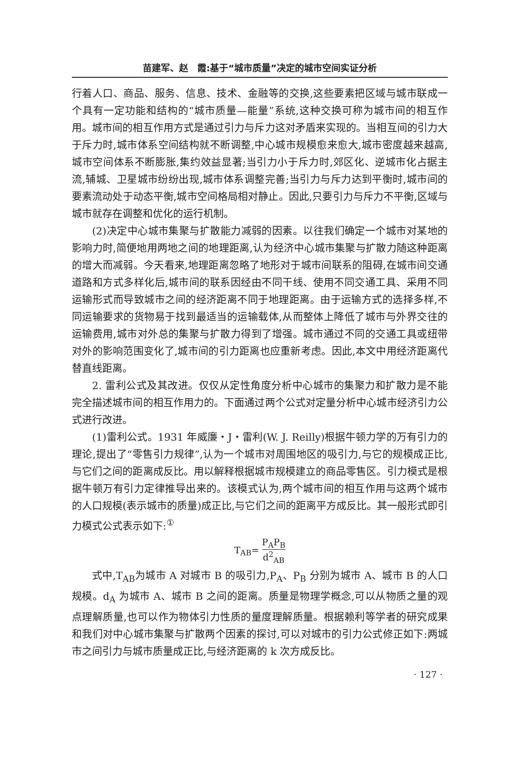苗建军、赵　霞:基于“城市质量”决定的城市空间实证分析
行着人口、商品、服务、信息、技术、金融等的交换,这些要素把区域与城市联成一个具有一定功能和结构的“城市质量—能量”系统,这种交换可称为城市间的相互作用。城市间的相互作用方式是通过引力与斥力这对矛盾来实现的。当相互间的引力大于斥力时,城市体系空间结构就不断调整,中心城市规模愈来愈大,城市密度越来越高,城市空间体系不断膨胀,集约效益显著;当引力小于斥力时,郊区化、逆城市化占据主流,辅城、卫星城市纷纷出现,城市体系调整完善;当引力与斥力达到平衡时,城市间的要素流动处于动态平衡,城市空间格局相对静止。因此,只要引力与斥力不平衡,区域与城市就存在调整和优化的运行机制。
(2)决定中心城市集聚与扩散能力减弱的因素。以往我们确定一个城市对某地的影响力时,简便地用两地之间的地理距离,认为经济中心城市集聚与扩散力随这种距离的增大而减弱。今天看来,地理距离忽略了地形对于城市间联系的阻碍,在城市间交通道路和方式多样化后,城市间的联系因经由不同干线、使用不同交通工具、采用不同运输形式而导致城市之间的经济距离不同于地理距离。由于运输方式的选择多样,不同运输要求的货物易于找到最适当的运输载体,从而整体上降低了城市与外界交往的运输费用,城市对外总的集聚与扩散力得到了增强。城市通过不同的交通工具或纽带对外的影响范围变化了,城市间的引力距离也应重新考虑。因此,本文中用经济距离代替直线距离。
2. 雷利公式及其改进。仅仅从定性角度分析中心城市的集聚力和扩散力是不能完全描述城市间的相互作用力的。下面通过两个公式对定量分析中心城市经济引力公式进行改进。
(1)雷利公式。1931 年威廉・J・雷利(W. J. Reilly)根据牛顿力学的万有引力的理论,提出了“零售引力规律”,认为一个城市对周围地区的吸引力,与它的规模成正比,与它们之间的距离成反比。用以解释根据城市规模建立的商品零售区。引力模式是根据牛顿万有引力定律推导出来的。该模式认为,两个城市间的相互作用与这两个城市的人口规模(表示城市的质量)成正比,与它们之间的距离平方成反比。其一般形式即引力模式公式表示如下:<sup>①</sup>
T<sub>AB</sub>= P<sub>A</sub>P<sub>B</sub> d<sup>2</sup><sub>AB</sub>
式中,T<sub>AB</sub>为城市 A 对城市 B 的吸引力,P<sub>A</sub>、P<sub>B</sub> 分别为城市 A、城市 B 的人口规模。d<sub>A</sub> 为城市 A、城市 B 之间的距离。质量是物理学概念,可以从物质之量的观点理解质量,也可以作为物体引力性质的量度理解质量。根据赖利等学者的研究成果和我们对中心城市集聚与扩散两个因素的探讨,可以对城市的引力公式修正如下:两城市之间引力与城市质量成正比,与经济距离的 k 次方成反比。
· 127 ·